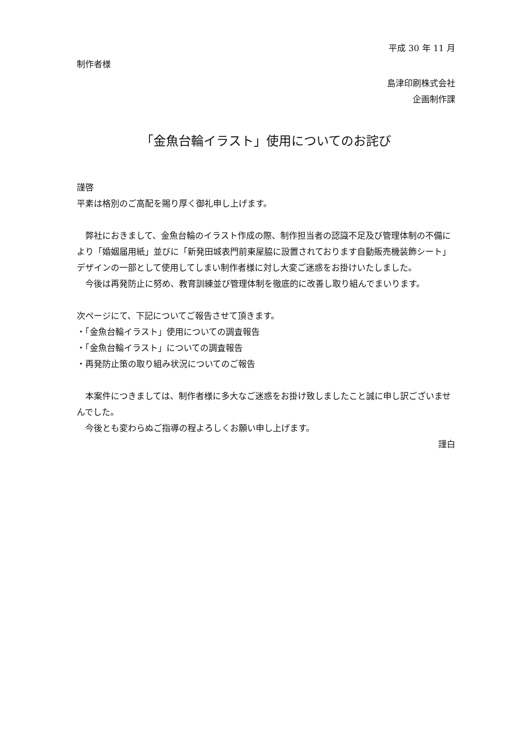平成 30 年 11 月
制作者様
島津印刷株式会社
企画制作課
「金魚台輪イラスト」使用についてのお詫び
謹啓
平素は格別のご高配を賜り厚く御礼申し上げます。
　弊社におきまして、金魚台輪のイラスト作成の際、制作担当者の認識不足及び管理体制の不備により「婚姻届用紙」並びに「新発田城表門前東屋脇に設置されております自動販売機装飾シート」デザインの一部として使用してしまい制作者様に対し大変ご迷惑をお掛けいたしました。
　今後は再発防止に努め、教育訓練並び管理体制を徹底的に改善し取り組んでまいります。
次ページにて、下記についてご報告させて頂きます。
・「金魚台輪イラスト」使用についての調査報告
・「金魚台輪イラスト」についての調査報告
・再発防止策の取り組み状況についてのご報告
　本案件につきましては、制作者様に多大なご迷惑をお掛け致しましたこと誠に申し訳ございませんでした。
　今後とも変わらぬご指導の程よろしくお願い申し上げます。
謹白